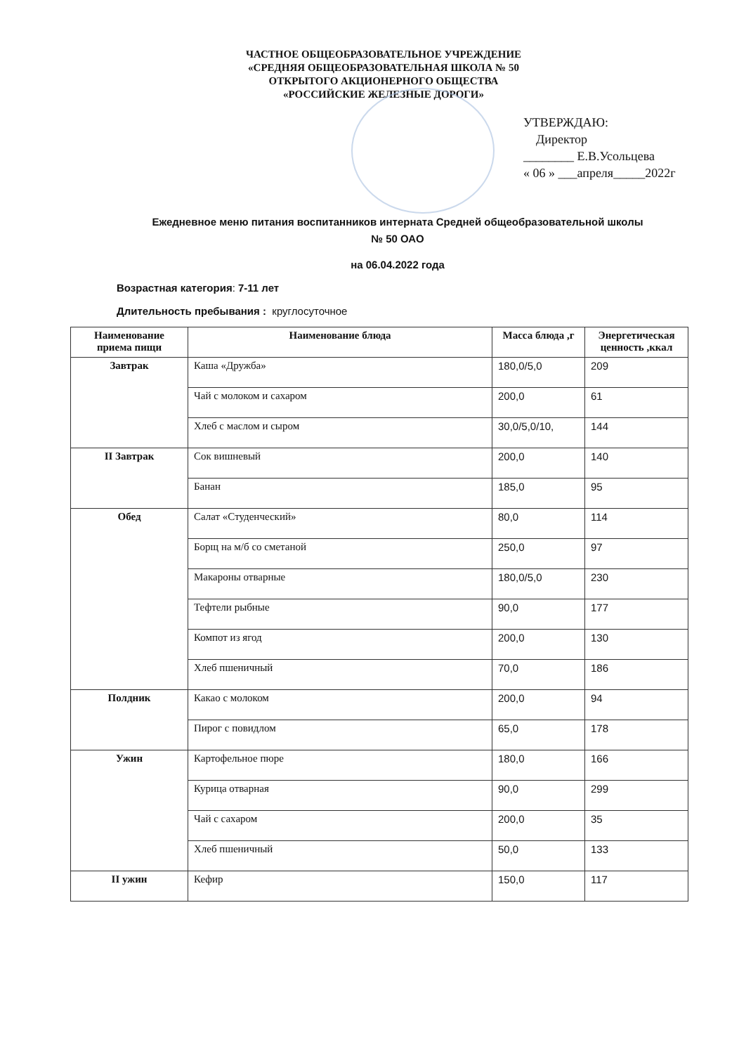ЧАСТНОЕ ОБЩЕОБРАЗОВАТЕЛЬНОЕ УЧРЕЖДЕНИЕ
«СРЕДНЯЯ ОБЩЕОБРАЗОВАТЕЛЬНАЯ ШКОЛА № 50
ОТКРЫТОГО АКЦИОНЕРНОГО ОБЩЕСТВА
«РОССИЙСКИЕ ЖЕЛЕЗНЫЕ ДОРОГИ»
УТВЕРЖДАЮ:
Директор
________ Е.В.Усольцева
« 06 » ___апреля_____2022г
Ежедневное меню питания воспитанников интерната Средней общеобразовательной школы
№ 50 ОАО
на 06.04.2022 года
Возрастная категория: 7-11 лет
Длительность пребывания : круглосуточное
| Наименование приема пищи | Наименование блюда | Масса блюда ,г | Энергетическая ценность ,ккал |
| --- | --- | --- | --- |
| Завтрак | Каша «Дружба» | 180,0/5,0 | 209 |
| | Чай с молоком и сахаром | 200,0 | 61 |
| | Хлеб с маслом и сыром | 30,0/5,0/10, | 144 |
| II Завтрак | Сок вишневый | 200,0 | 140 |
| | Банан | 185,0 | 95 |
| Обед | Салат «Студенческий» | 80,0 | 114 |
| | Борщ на м/б со сметаной | 250,0 | 97 |
| | Макароны отварные | 180,0/5,0 | 230 |
| | Тефтели рыбные | 90,0 | 177 |
| | Компот из ягод | 200,0 | 130 |
| | Хлеб пшеничный | 70,0 | 186 |
| Полдник | Какао с молоком | 200,0 | 94 |
| | Пирог с повидлом | 65,0 | 178 |
| Ужин | Картофельное пюре | 180,0 | 166 |
| | Курица отварная | 90,0 | 299 |
| | Чай с сахаром | 200,0 | 35 |
| | Хлеб пшеничный | 50,0 | 133 |
| II ужин | Кефир | 150,0 | 117 |